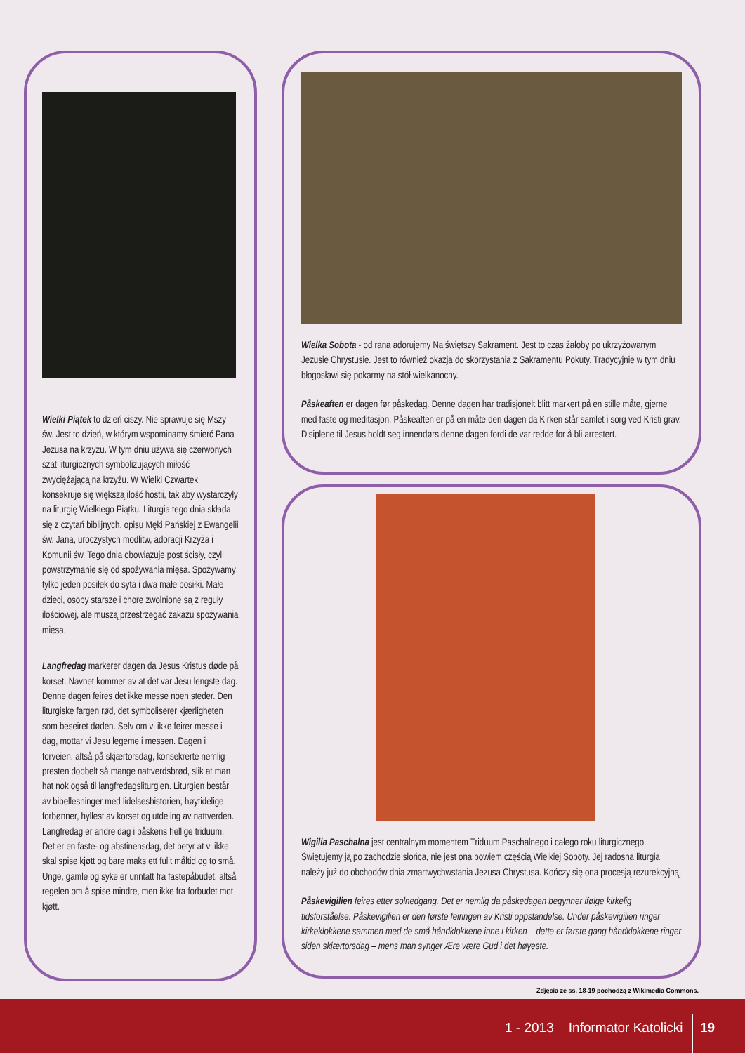Wielki Piątek to dzień ciszy. Nie sprawuje się Mszy św. Jest to dzień, w którym wspominamy śmierć Pana Jezusa na krzyżu. W tym dniu używa się czerwonych szat liturgicznych symbolizujących miłość zwyciężającą na krzyżu. W Wielki Czwartek konsekruje się większą ilość hostii, tak aby wystarczyły na liturgię Wielkiego Piątku. Liturgia tego dnia składa się z czytań biblijnych, opisu Męki Pańskiej z Ewangelii św. Jana, uroczystych modlitw, adoracji Krzyża i Komunii św. Tego dnia obowiązuje post ścisły, czyli powstrzymanie się od spożywania mięsa. Spożywamy tylko jeden posiłek do syta i dwa małe posiłki. Małe dzieci, osoby starsze i chore zwolnione są z reguły ilościowej, ale muszą przestrzegać zakazu spożywania mięsa.
Langfredag markerer dagen da Jesus Kristus døde på korset. Navnet kommer av at det var Jesu lengste dag. Denne dagen feires det ikke messe noen steder. Den liturgiske fargen rød, det symboliserer kjærligheten som beseiret døden. Selv om vi ikke feirer messe i dag, mottar vi Jesu legeme i messen. Dagen i forveien, altså på skjærtorsdag, konsekrerte nemlig presten dobbelt så mange nattverdsbrød, slik at man hat nok også til langfredagsliturgien. Liturgien består av bibellesninger med lidelseshistorien, høytidelige forbønner, hyllest av korset og utdeling av nattverden. Langfredag er andre dag i påskens hellige triduum. Det er en faste- og abstinensdag, det betyr at vi ikke skal spise kjøtt og bare maks ett fullt måltid og to små. Unge, gamle og syke er unntatt fra fastepåbudet, altså regelen om å spise mindre, men ikke fra forbudet mot kjøtt.
Wielka Sobota - od rana adorujemy Najświętszy Sakrament. Jest to czas żałoby po ukrzyżowanym Jezusie Chrystusie. Jest to również okazja do skorzystania z Sakramentu Pokuty. Tradycyjnie w tym dniu błogosławi się pokarmy na stół wielkanocny.
Påskeaften er dagen før påskedag. Denne dagen har tradisjonelt blitt markert på en stille måte, gjerne med faste og meditasjon. Påskeaften er på en måte den dagen da Kirken står samlet i sorg ved Kristi grav. Disiplene til Jesus holdt seg innendørs denne dagen fordi de var redde for å bli arrestert.
Wigilia Paschalna jest centralnym momentem Triduum Paschalnego i całego roku liturgicznego. Świętujemy ją po zachodzie słońca, nie jest ona bowiem częścią Wielkiej Soboty. Jej radosna liturgia należy już do obchodów dnia zmartwychwstania Jezusa Chrystusa. Kończy się ona procesją rezurekcyjną.
Påskevigilien feires etter solnedgang. Det er nemlig da påskedagen begynner ifølge kirkelig tidsforståelse. Påskevigilien er den første feiringen av Kristi oppstandelse. Under påskevigilien ringer kirkeklokkene sammen med de små håndklokkene inne i kirken – dette er første gang håndklokkene ringer siden skjærtorsdag – mens man synger Ære være Gud i det høyeste.
Zdjęcia ze ss. 18-19 pochodzą z Wikimedia Commons.
1 - 2013 Informator Katolicki
19